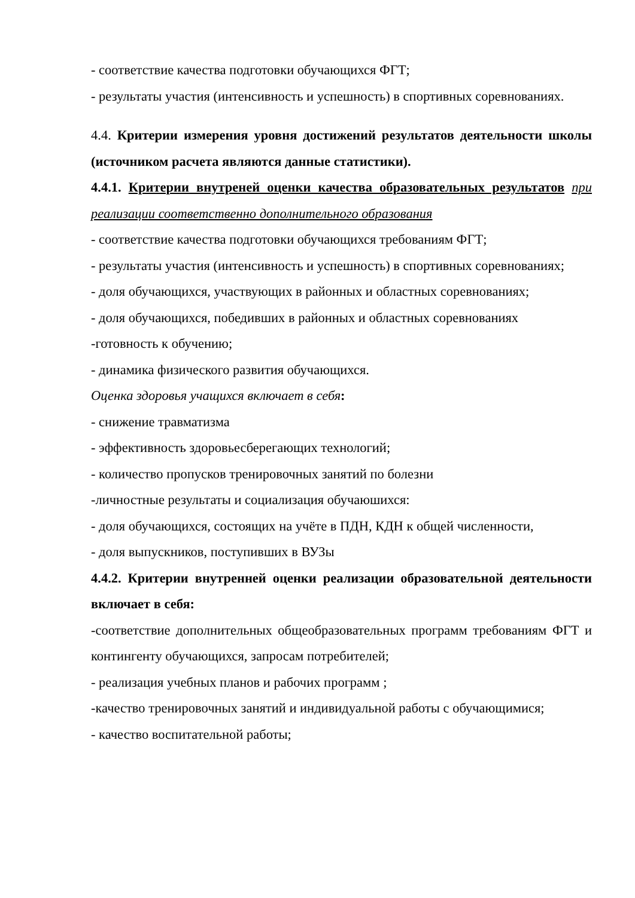- соответствие качества подготовки обучающихся ФГТ;
- результаты участия (интенсивность и успешность) в спортивных соревнованиях.
4.4. Критерии измерения уровня достижений результатов деятельности школы (источником расчета являются данные статистики).
4.4.1. Критерии внутреней оценки качества образовательных результатов при реализации соответственно дополнительного образования
- соответствие качества подготовки обучающихся требованиям ФГТ;
- результаты участия (интенсивность и успешность) в спортивных соревнованиях;
- доля обучающихся, участвующих в районных и областных соревнованиях;
- доля обучающихся, победивших в районных и областных соревнованиях
-готовность к обучению;
- динамика физического развития обучающихся.
Оценка здоровья учащихся включает в себя:
- снижение травматизма
- эффективность здоровьесберегающих технологий;
- количество пропусков тренировочных занятий по болезни
-личностные результаты и социализация обучаюшихся:
- доля обучающихся, состоящих на учёте в ПДН, КДН к общей численности,
- доля выпускников, поступивших в ВУЗы
4.4.2. Критерии внутренней оценки реализации образовательной деятельности включает в себя:
-соответствие дополнительных общеобразовательных программ требованиям ФГТ и контингенту обучающихся, запросам потребителей;
- реализация учебных планов и рабочих программ ;
-качество тренировочных занятий и индивидуальной работы с обучающимися;
- качество воспитательной работы;